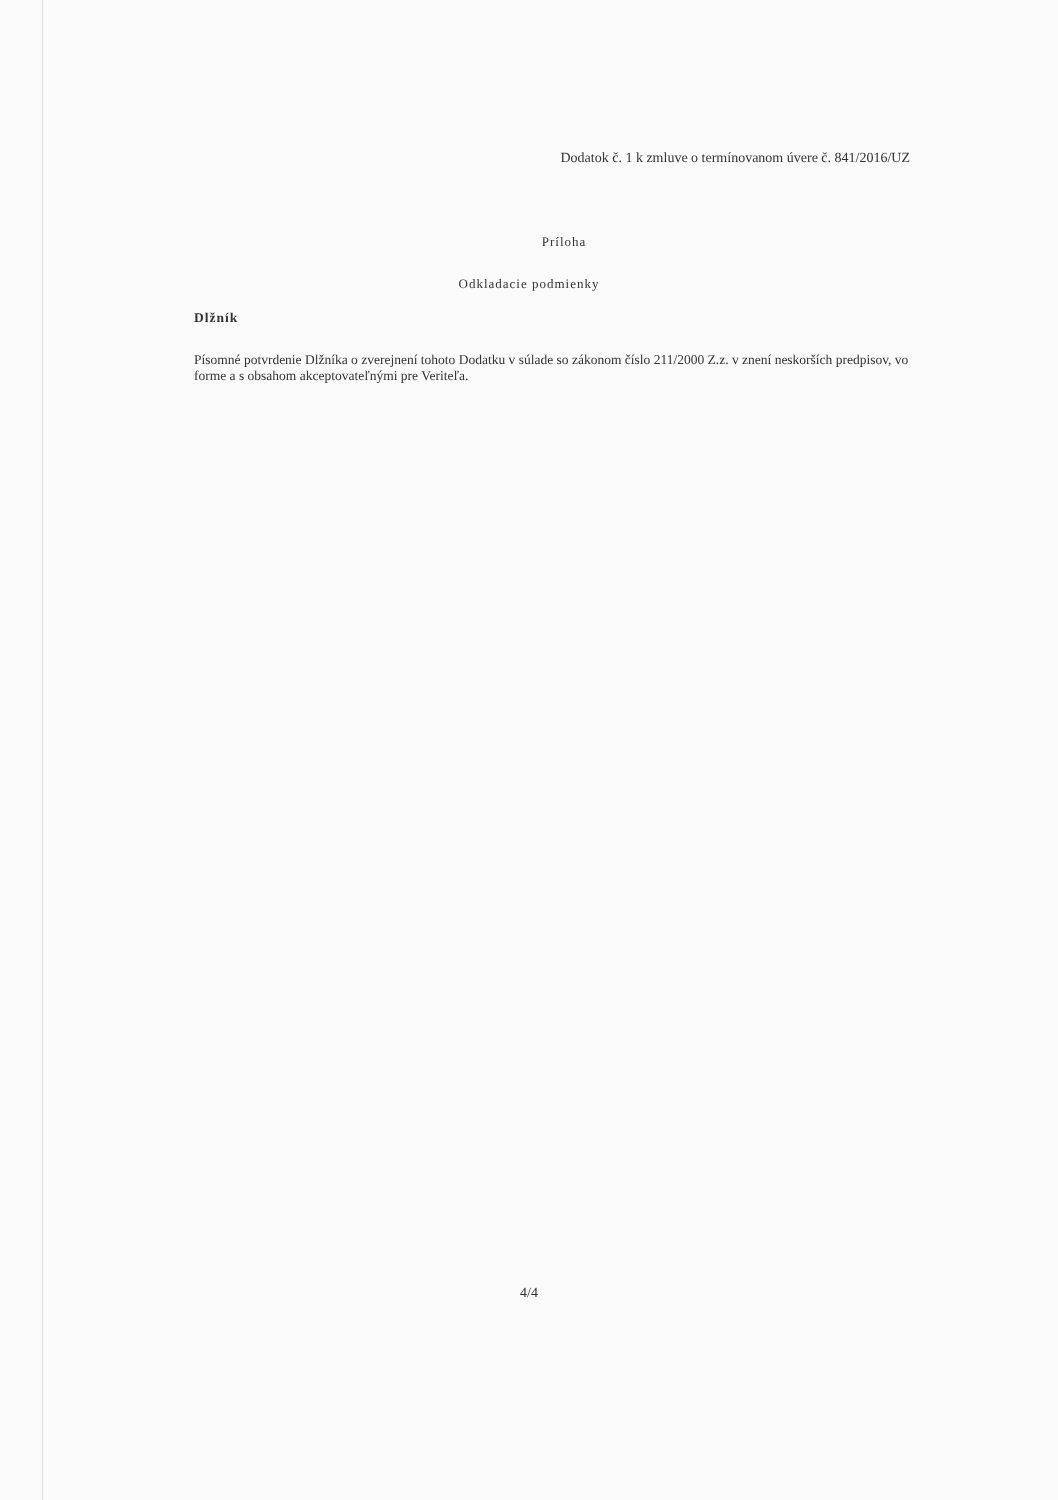Dodatok č. 1 k zmluve o termínovanom úvere č. 841/2016/UZ
Príloha
Odkladacie podmienky
Dlžník
Písomné potvrdenie Dlžníka o zverejnení tohoto Dodatku v súlade so zákonom číslo 211/2000 Z.z. v znení neskorších predpisov, vo forme a s obsahom akceptovateľnými pre Veriteľa.
4/4